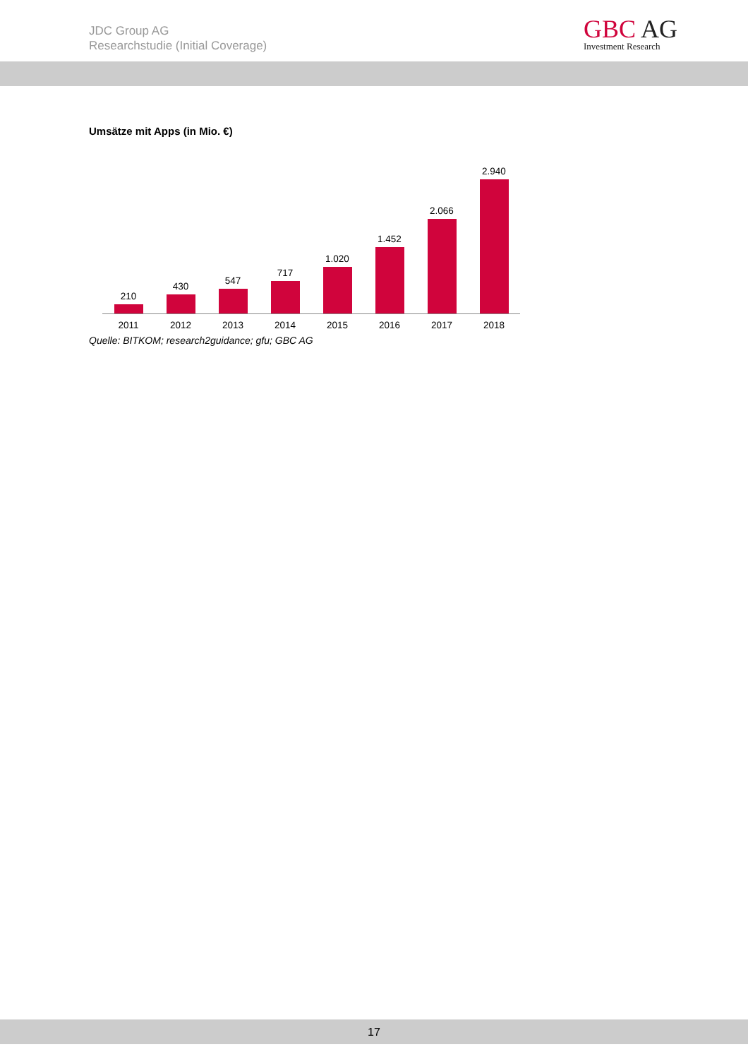JDC Group AG
Researchstudie (Initial Coverage)
GBC AG
Investment Research
Umsätze mit Apps (in Mio. €)
210 430 547 717 1.020 1.452 2.066 2.940
2011 2012 2013 2014 2015 2016 2017 2018
Quelle: BITKOM; research2guidance; gfu; GBC AG
17